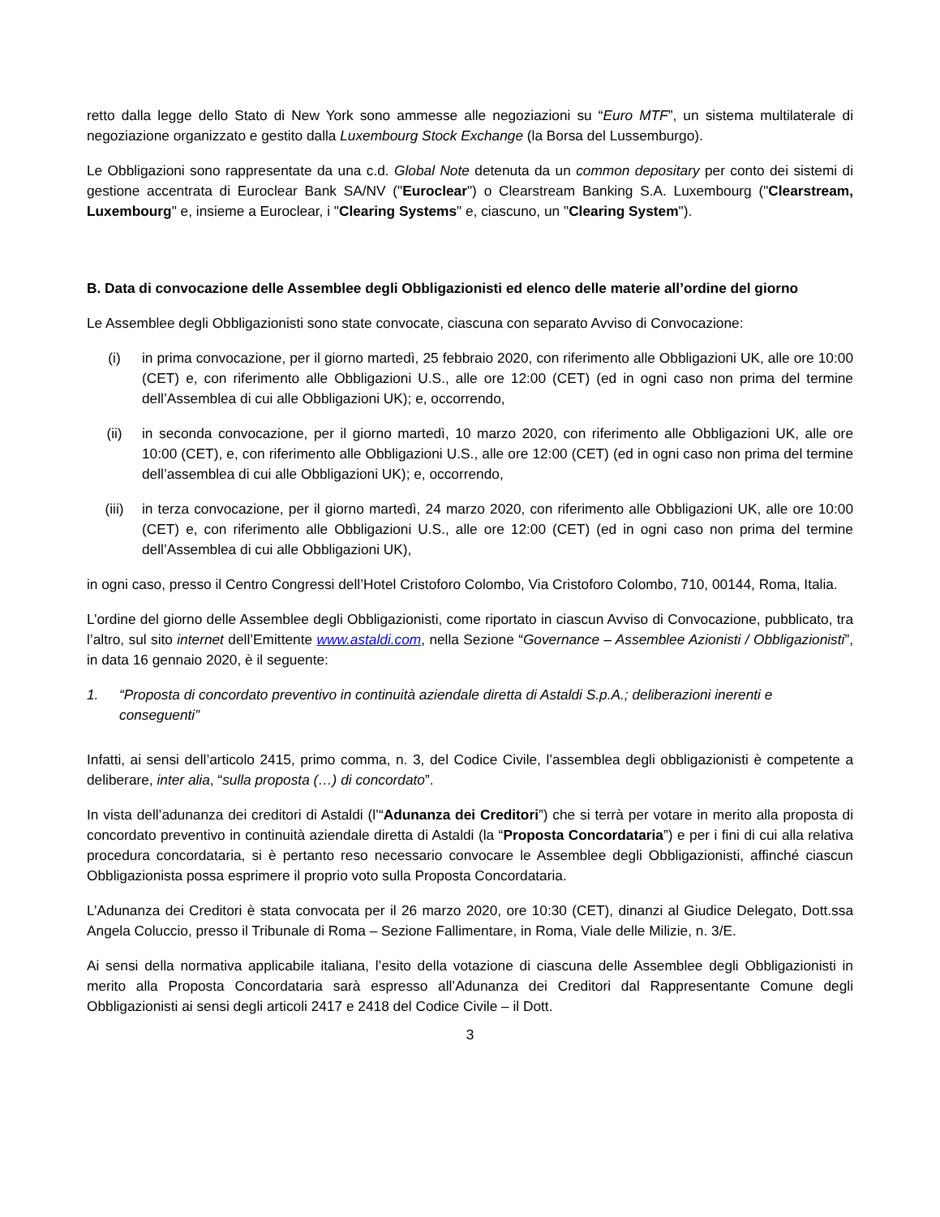retto dalla legge dello Stato di New York sono ammesse alle negoziazioni su “Euro MTF”, un sistema multilaterale di negoziazione organizzato e gestito dalla Luxembourg Stock Exchange (la Borsa del Lussemburgo).
Le Obbligazioni sono rappresentate da una c.d. Global Note detenuta da un common depositary per conto dei sistemi di gestione accentrata di Euroclear Bank SA/NV ("Euroclear") o Clearstream Banking S.A. Luxembourg ("Clearstream, Luxembourg" e, insieme a Euroclear, i "Clearing Systems" e, ciascuno, un "Clearing System").
B. Data di convocazione delle Assemblee degli Obbligazionisti ed elenco delle materie all’ordine del giorno
Le Assemblee degli Obbligazionisti sono state convocate, ciascuna con separato Avviso di Convocazione:
(i) in prima convocazione, per il giorno martedì, 25 febbraio 2020, con riferimento alle Obbligazioni UK, alle ore 10:00 (CET) e, con riferimento alle Obbligazioni U.S., alle ore 12:00 (CET) (ed in ogni caso non prima del termine dell’Assemblea di cui alle Obbligazioni UK); e, occorrendo,
(ii) in seconda convocazione, per il giorno martedì, 10 marzo 2020, con riferimento alle Obbligazioni UK, alle ore 10:00 (CET), e, con riferimento alle Obbligazioni U.S., alle ore 12:00 (CET) (ed in ogni caso non prima del termine dell’assemblea di cui alle Obbligazioni UK); e, occorrendo,
(iii) in terza convocazione, per il giorno martedì, 24 marzo 2020, con riferimento alle Obbligazioni UK, alle ore 10:00 (CET) e, con riferimento alle Obbligazioni U.S., alle ore 12:00 (CET) (ed in ogni caso non prima del termine dell’Assemblea di cui alle Obbligazioni UK),
in ogni caso, presso il Centro Congressi dell’Hotel Cristoforo Colombo, Via Cristoforo Colombo, 710, 00144, Roma, Italia.
L’ordine del giorno delle Assemblee degli Obbligazionisti, come riportato in ciascun Avviso di Convocazione, pubblicato, tra l’altro, sul sito internet dell’Emittente www.astaldi.com, nella Sezione “Governance – Assemblee Azionisti / Obbligazionisti”, in data 16 gennaio 2020, è il seguente:
1. “Proposta di concordato preventivo in continuità aziendale diretta di Astaldi S.p.A.; deliberazioni inerenti e conseguenti”
Infatti, ai sensi dell’articolo 2415, primo comma, n. 3, del Codice Civile, l’assemblea degli obbligazionisti è competente a deliberare, inter alia, “sulla proposta (…) di concordato”.
In vista dell’adunanza dei creditori di Astaldi (l’“Adunanza dei Creditori”) che si terrà per votare in merito alla proposta di concordato preventivo in continuità aziendale diretta di Astaldi (la “Proposta Concordataria”) e per i fini di cui alla relativa procedura concordataria, si è pertanto reso necessario convocare le Assemblee degli Obbligazionisti, affinché ciascun Obbligazionista possa esprimere il proprio voto sulla Proposta Concordataria.
L’Adunanza dei Creditori è stata convocata per il 26 marzo 2020, ore 10:30 (CET), dinanzi al Giudice Delegato, Dott.ssa Angela Coluccio, presso il Tribunale di Roma – Sezione Fallimentare, in Roma, Viale delle Milizie, n. 3/E.
Ai sensi della normativa applicabile italiana, l’esito della votazione di ciascuna delle Assemblee degli Obbligazionisti in merito alla Proposta Concordataria sarà espresso all’Adunanza dei Creditori dal Rappresentante Comune degli Obbligazionisti ai sensi degli articoli 2417 e 2418 del Codice Civile – il Dott.
3